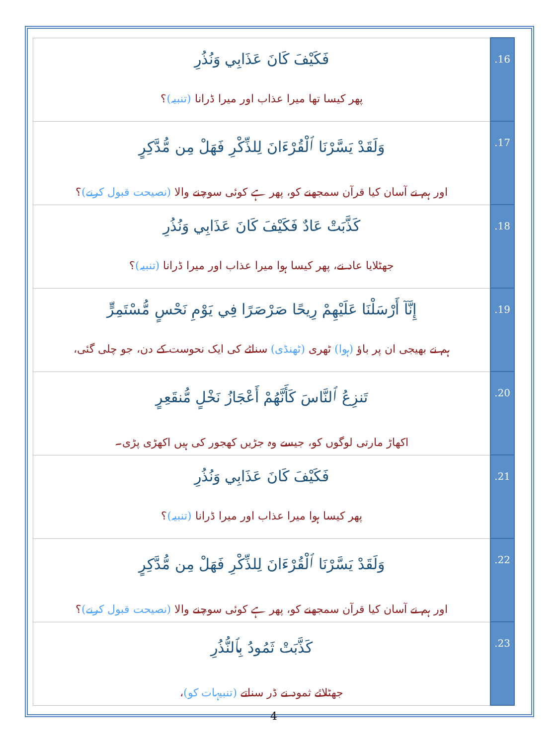| فَكَيْفَ كَانَ عَذَابِي وَنُذُرِ پھر کیسا تھا میرا عذاب اور میرا ڈرانا (تنبیہ) ؟ | .16 |
| وَلَقَدْ يَسَّرْنَا ٱلْقُرْءَانَ لِلذِّكْرِ فَهَلْ مِن مُّدَّكِرٍ اور ہم نے آسان کیا قرآن سمجھنے کو، پھر ہے کوئی سوچنے والا (نصیحت قبول کرنے) ؟ | .17 |
| كَذَّبَتْ عَادٌ فَكَيْفَ كَانَ عَذَابِي وَنُذُرِ جھٹلایا عاد نے، پھر کیسا ہوا میرا عذاب اور میرا ڈرانا (تنبیہ) ؟ | .18 |
| إِنَّآ أَرْسَلْنَا عَلَيْهِمْ رِيحًا صَرْصَرًا فِي يَوْمِ نَحْسٍ مُّسْتَمِرٍّ ہم نے بھیجی ان پر باؤ (ہوا) ٹھری (ٹھنڈی) سناٹے کی ایک نحوست کے دن، جو چلی گئی، | .19 |
| تَنزِعُ ٱلنَّاسَ كَأَنَّهُمْ أَعْجَازُ نَخْلٍ مُّنقَعِرٍ اکھاڑ مارتی لوگوں کو، جیسے وہ جڑیں کھجور کی ہیں اکھڑی پڑی۔ | .20 |
| فَكَيْفَ كَانَ عَذَابِي وَنُذُرِ پھر کیسا ہوا میرا عذاب اور میرا ڈرانا (تنبیہ) ؟ | .21 |
| وَلَقَدْ يَسَّرْنَا ٱلْقُرْءَانَ لِلذِّكْرِ فَهَلْ مِن مُّدَّكِرٍ اور ہم نے آسان کیا قرآن سمجھنے کو، پھر ہے کوئی سوچنے والا (نصیحت قبول کرنے) ؟ | .22 |
| كَذَّبَتْ ثَمُودُ بِٱلنُّذُرِ جھٹلائے ثمود نے ڈر سناتے (تنبیہات کو) ، | .23 |
4